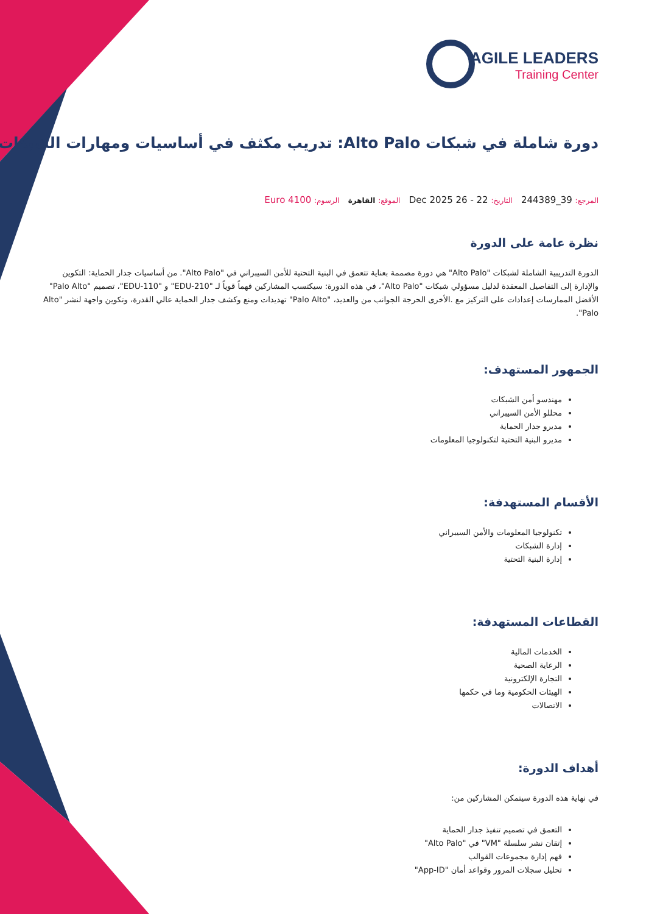AGILE LEADERS
Training Center
دورة شاملة في شبكات Alto Palo: تدريب مكثف في أساسيات ومهارات الشبكات
المرجع: 39_244389 التاريخ: 22 - 26 Dec 2025 الموقع: القاهرة الرسوم: 4100 Euro
نظرة عامة على الدورة
الدورة التدريبية الشاملة لشبكات "Alto Palo" هي دورة مصممة بعناية تتعمق في البنية التحتية للأمن السيبراني في "Alto Palo". من أساسيات جدار الحماية: التكوين والإدارة إلى التفاصيل المعقدة لدليل مسؤولي شبكات "Alto Palo"، في هذه الدورة: سيكتسب المشاركين فهماً قوياً لـ "EDU-210" و "EDU-110"، تصميم "Palo Alto" الأفضل الممارسات إعدادات على التركيز مع .الأخرى الحرجة الجوانب من والعديد، "Palo Alto" تهديدات ومنع وكشف جدار الحماية عالي القدرة، وتكوين واجهة لنشر "Alto Palo".
الجمهور المستهدف:
مهندسو أمن الشبكات
محللو الأمن السيبراني
مديرو جدار الحماية
مديرو البنية التحتية لتكنولوجيا المعلومات
الأقسام المستهدفة:
تكنولوجيا المعلومات والأمن السيبراني
إدارة الشبكات
إدارة البنية التحتية
القطاعات المستهدفة:
الخدمات المالية
الرعاية الصحية
التجارة الإلكترونية
الهيئات الحكومية وما في حكمها
الاتصالات
أهداف الدورة:
في نهاية هذه الدورة سيتمكن المشاركين من:
التعمق في تصميم تنفيذ جدار الحماية
إتقان نشر سلسلة "VM" في "Alto Palo"
فهم إدارة مجموعات القوالب
تحليل سجلات المرور وقواعد أمان "App-ID"